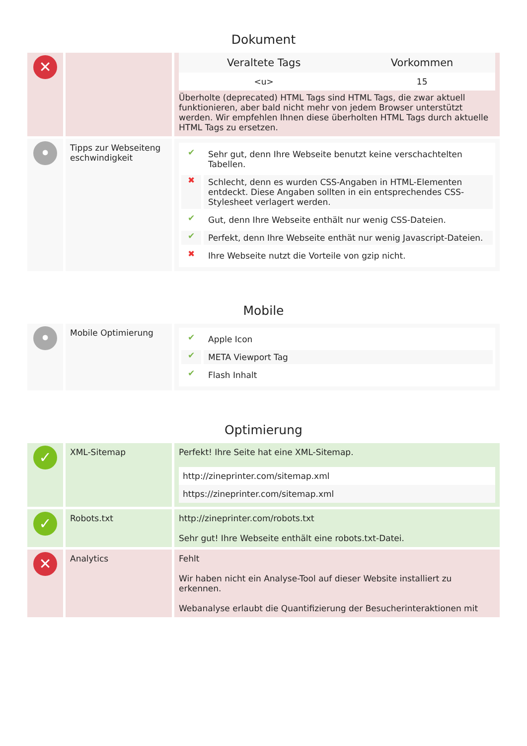Dokument
✕
| Veraltete Tags | Vorkommen |
| --- | --- |
| <u> | 15 |
Überholte (deprecated) HTML Tags sind HTML Tags, die zwar aktuell funktionieren, aber bald nicht mehr von jedem Browser unterstützt werden. Wir empfehlen Ihnen diese überholten HTML Tags durch aktuelle HTML Tags zu ersetzen.
•
Tipps zur Webseiteng eschwindigkeit
✔ Sehr gut, denn Ihre Webseite benutzt keine verschachtelten Tabellen.
✖ Schlecht, denn es wurden CSS-Angaben in HTML-Elementen entdeckt. Diese Angaben sollten in ein entsprechendes CSS-Stylesheet verlagert werden.
✔ Gut, denn Ihre Webseite enthält nur wenig CSS-Dateien.
✔ Perfekt, denn Ihre Webseite enthät nur wenig Javascript-Dateien.
✖ Ihre Webseite nutzt die Vorteile von gzip nicht.
Mobile
•
Mobile Optimierung
✔ Apple Icon
✔ META Viewport Tag
✔ Flash Inhalt
Optimierung
✓
XML-Sitemap Perfekt! Ihre Seite hat eine XML-Sitemap.
| http://zineprinter.com/sitemap.xml |
| https://zineprinter.com/sitemap.xml |
✓
Robots.txt http://zineprinter.com/robots.txt
Sehr gut! Ihre Webseite enthält eine robots.txt-Datei.
✕
Analytics Fehlt
Wir haben nicht ein Analyse-Tool auf dieser Website installiert zu erkennen.
Webanalyse erlaubt die Quantifizierung der Besucherinteraktionen mit